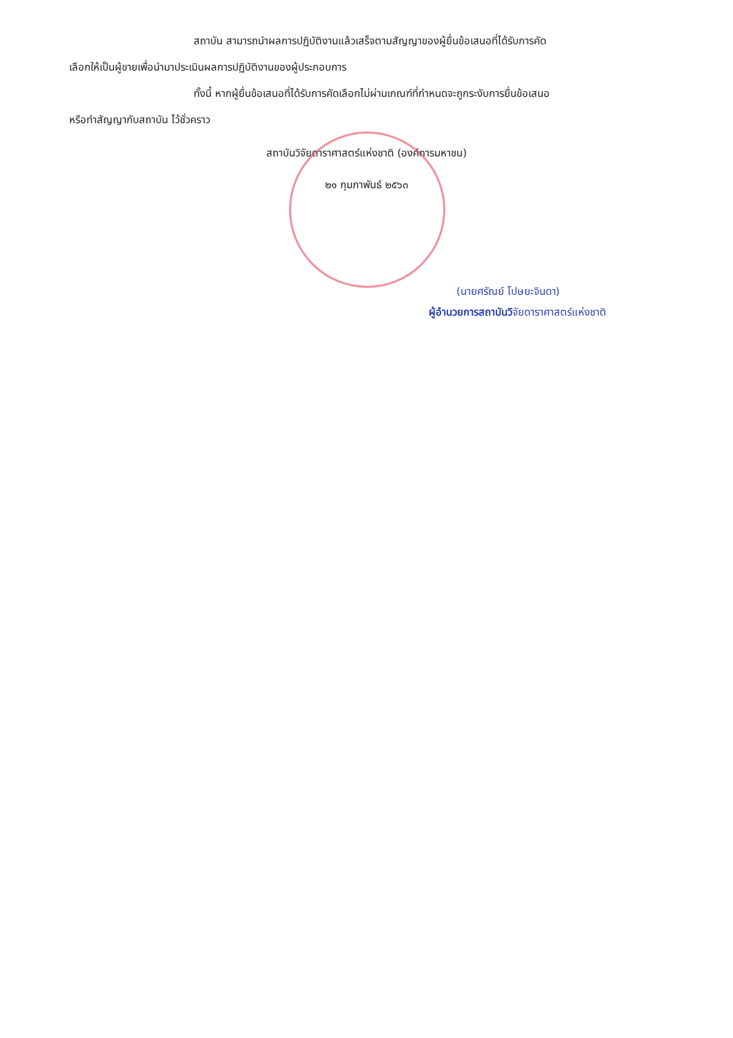สถาบัน สามารถนำผลการปฏิบัติงานแล้วเสร็จตามสัญญาของผู้ยื่นข้อเสนอที่ได้รับการคัด
เลือกให้เป็นผู้ขายเพื่อนำมาประเมินผลการปฏิบัติงานของผู้ประกอบการ
ทั้งนี้ หากผู้ยื่นข้อเสนอที่ได้รับการคัดเลือกไม่ผ่านเกณฑ์ที่กำหนดจะถูกระงับการยื่นข้อเสนอ
หรือทำสัญญากับสถาบัน ไว้ชั่วคราว
สถาบันวิจัยดาราศาสตร์แห่งชาติ (องค์การมหาชน)
๒๑ กุมภาพันธ์ ๒๕๖๓
(นายศรัณย์ โปษยะจินดา)
ผู้อำนวยการสถาบันวิจัยดาราศาสตร์แห่งชาติ